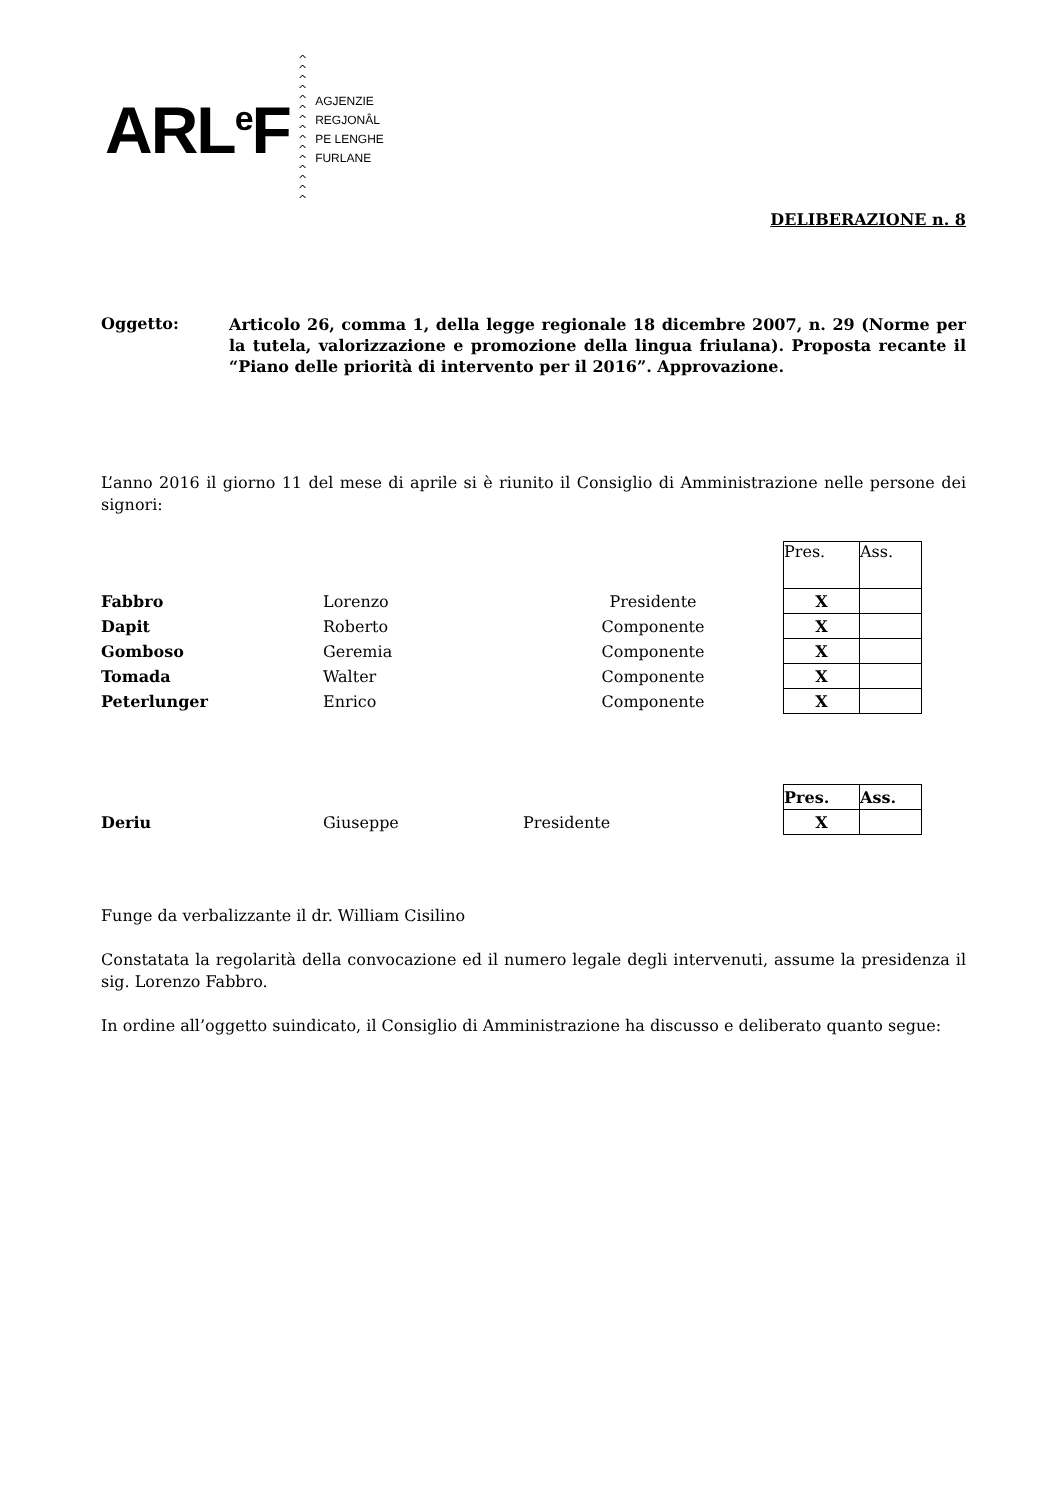ARL<sup>e</sup>F ^
^
^
^
^
^
^
^
^
^
^
^
^
^
^ AGJENZIE
REGJONÂL
PE LENGHE
FURLANE
DELIBERAZIONE n. 8
Oggetto:
Articolo 26, comma 1, della legge regionale 18 dicembre 2007, n. 29 (Norme per la tutela, valorizzazione e promozione della lingua friulana). Proposta recante il “Piano delle priorità di intervento per il 2016”. Approvazione.
L’anno 2016 il giorno 11 del mese di aprile si è riunito il Consiglio di Amministrazione nelle persone dei signori:
| | | | Pres. | Ass. |
| Fabbro | Lorenzo | Presidente | X | |
| Dapit | Roberto | Componente | X | |
| Gomboso | Geremia | Componente | X | |
| Tomada | Walter | Componente | X | |
| Peterlunger | Enrico | Componente | X | |
| | | | Pres. | Ass. |
| Deriu | Giuseppe | Presidente | X | |
Funge da verbalizzante il dr. William Cisilino
Constatata la regolarità della convocazione ed il numero legale degli intervenuti, assume la presidenza il sig. Lorenzo Fabbro.
In ordine all’oggetto suindicato, il Consiglio di Amministrazione ha discusso e deliberato quanto segue: